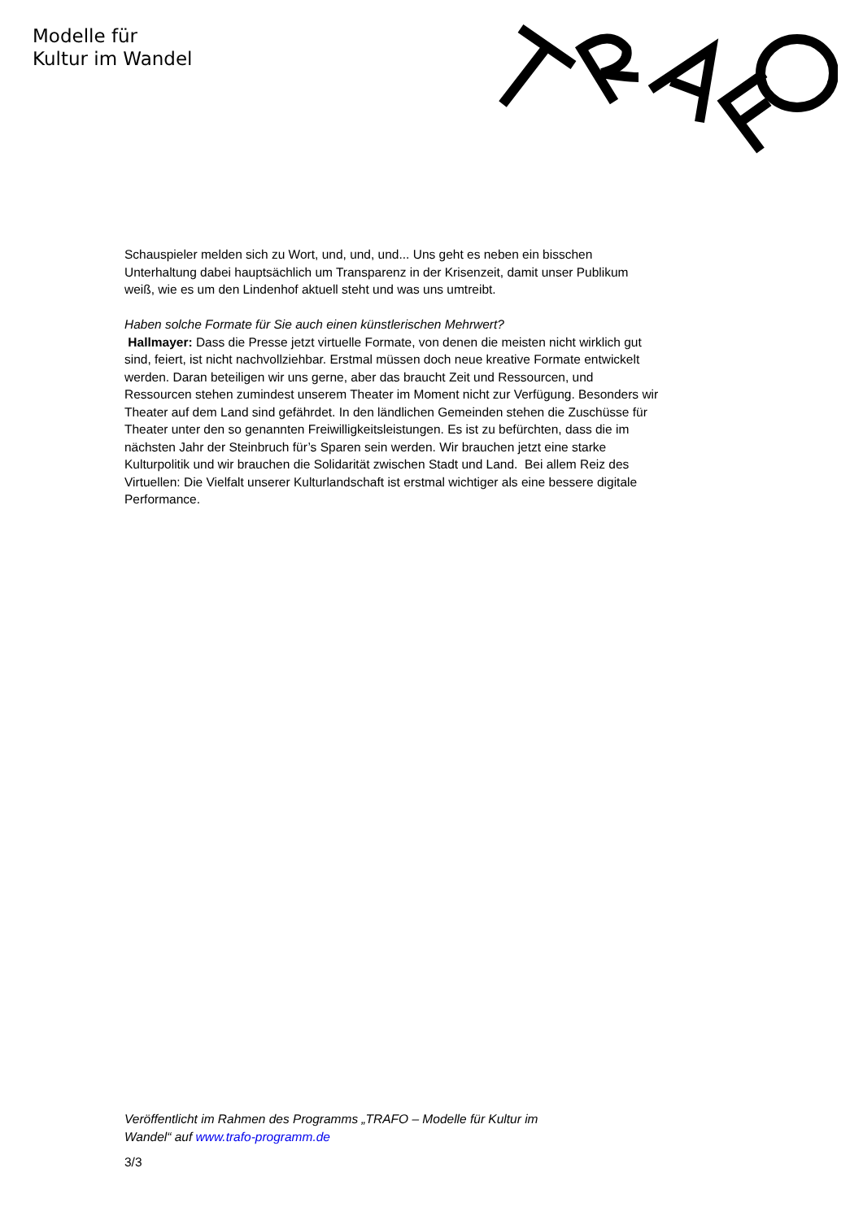Modelle für
Kultur im Wandel
Schauspieler melden sich zu Wort, und, und, und... Uns geht es neben ein bisschen Unterhaltung dabei hauptsächlich um Transparenz in der Krisenzeit, damit unser Publikum weiß, wie es um den Lindenhof aktuell steht und was uns umtreibt.
Haben solche Formate für Sie auch einen künstlerischen Mehrwert?
Hallmayer: Dass die Presse jetzt virtuelle Formate, von denen die meisten nicht wirklich gut sind, feiert, ist nicht nachvollziehbar. Erstmal müssen doch neue kreative Formate entwickelt werden. Daran beteiligen wir uns gerne, aber das braucht Zeit und Ressourcen, und Ressourcen stehen zumindest unserem Theater im Moment nicht zur Verfügung. Besonders wir Theater auf dem Land sind gefährdet. In den ländlichen Gemeinden stehen die Zuschüsse für Theater unter den so genannten Freiwilligkeitsleistungen. Es ist zu befürchten, dass die im nächsten Jahr der Steinbruch für’s Sparen sein werden. Wir brauchen jetzt eine starke Kulturpolitik und wir brauchen die Solidarität zwischen Stadt und Land. Bei allem Reiz des Virtuellen: Die Vielfalt unserer Kulturlandschaft ist erstmal wichtiger als eine bessere digitale Performance.
Veröffentlicht im Rahmen des Programms „TRAFO – Modelle für Kultur im
Wandel“ auf www.trafo-programm.de
3/3